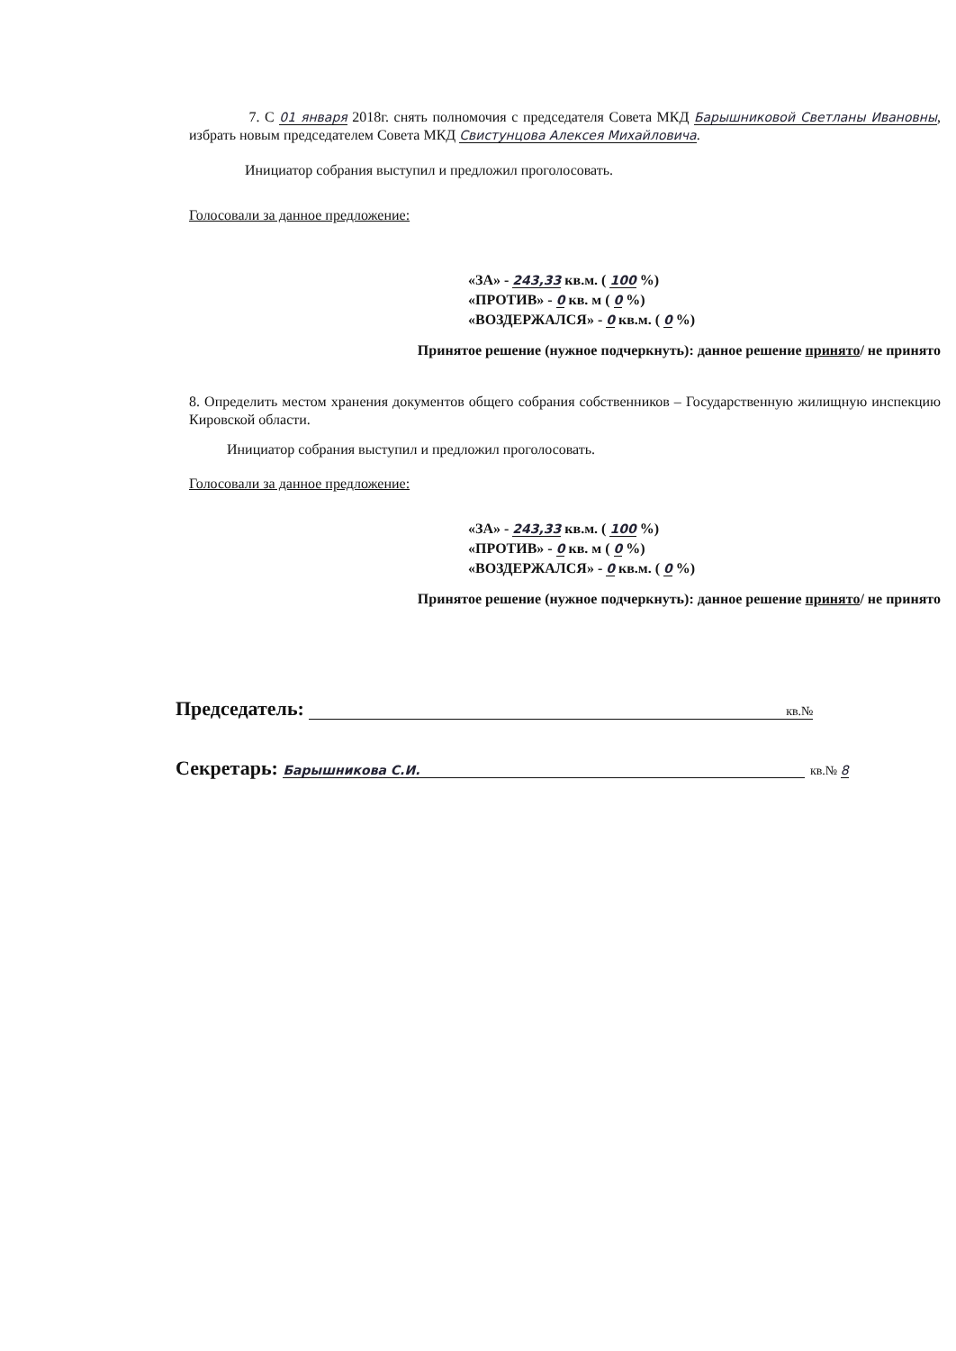7. С 01 января 2018г. снять полномочия с председателя Совета МКД Барышниковой Светланы Ивановны, избрать новым председателем Совета МКД Свистунцова Алексея Михайловича.
Инициатор собрания выступил и предложил проголосовать.
Голосовали за данное предложение:
«ЗА» - 243,33 кв.м. ( 100 %)
«ПРОТИВ» - 0 кв. м ( 0 %)
«ВОЗДЕРЖАЛСЯ» - 0 кв.м. ( 0 %)
Принятое решение (нужное подчеркнуть): данное решение принято/ не принято
8. Определить местом хранения документов общего собрания собственников – Государственную жилищную инспекцию Кировской области.
Инициатор собрания выступил и предложил проголосовать.
Голосовали за данное предложение:
«ЗА» - 243,33 кв.м. ( 100 %)
«ПРОТИВ» - 0 кв. м ( 0 %)
«ВОЗДЕРЖАЛСЯ» - 0 кв.м. ( 0 %)
Принятое решение (нужное подчеркнуть): данное решение принято/ не принято
Председатель: кв.№
Секретарь: Барышникова С.И. кв.№ 8